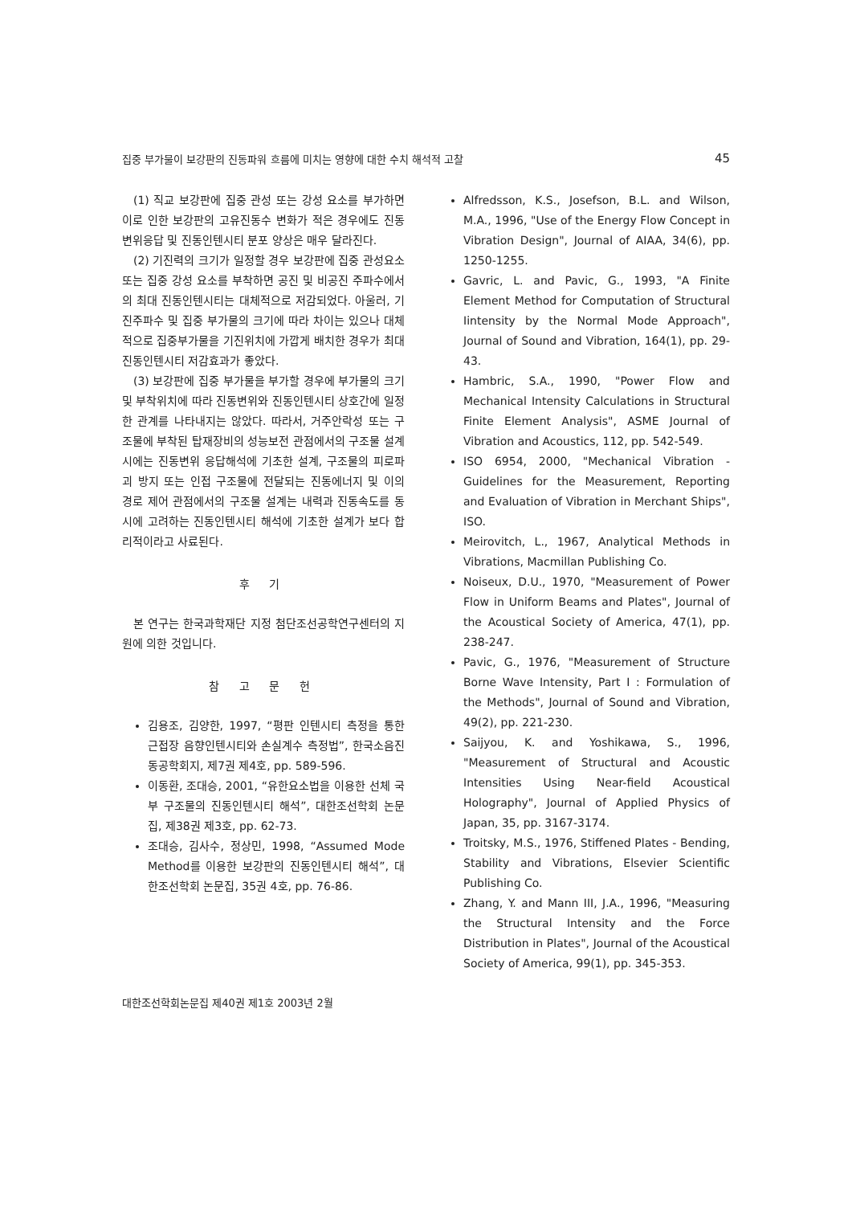집중 부가물이 보강판의 진동파워 흐름에 미치는 영향에 대한 수치 해석적 고찰 45
(1) 직교 보강판에 집중 관성 또는 강성 요소를 부가하면 이로 인한 보강판의 고유진동수 변화가 적은 경우에도 진동변위응답 및 진동인텐시티 분포 양상은 매우 달라진다.
(2) 기진력의 크기가 일정할 경우 보강판에 집중 관성요소 또는 집중 강성 요소를 부착하면 공진 및 비공진 주파수에서의 최대 진동인텐시티는 대체적으로 저감되었다. 아울러, 기진주파수 및 집중 부가물의 크기에 따라 차이는 있으나 대체적으로 집중부가물을 기진위치에 가깝게 배치한 경우가 최대 진동인텐시티 저감효과가 좋았다.
(3) 보강판에 집중 부가물을 부가할 경우에 부가물의 크기 및 부착위치에 따라 진동변위와 진동인텐시티 상호간에 일정한 관계를 나타내지는 않았다. 따라서, 거주안락성 또는 구조물에 부착된 탑재장비의 성능보전 관점에서의 구조물 설계시에는 진동변위 응답해석에 기초한 설계, 구조물의 피로파괴 방지 또는 인접 구조물에 전달되는 진동에너지 및 이의 경로 제어 관점에서의 구조물 설계는 내력과 진동속도를 동시에 고려하는 진동인텐시티 해석에 기초한 설계가 보다 합리적이라고 사료된다.
후 기
본 연구는 한국과학재단 지정 첨단조선공학연구센터의 지원에 의한 것입니다.
참 고 문 헌
김용조, 김양한, 1997, “평판 인텐시티 측정을 통한 근접장 음향인텐시티와 손실계수 측정법”, 한국소음진동공학회지, 제7권 제4호, pp. 589-596.
이동환, 조대승, 2001, “유한요소법을 이용한 선체 국부 구조물의 진동인텐시티 해석”, 대한조선학회 논문집, 제38권 제3호, pp. 62-73.
조대승, 김사수, 정상민, 1998, “Assumed Mode Method를 이용한 보강판의 진동인텐시티 해석”, 대한조선학회 논문집, 35권 4호, pp. 76-86.
Alfredsson, K.S., Josefson, B.L. and Wilson, M.A., 1996, "Use of the Energy Flow Concept in Vibration Design", Journal of AIAA, 34(6), pp. 1250-1255.
Gavric, L. and Pavic, G., 1993, "A Finite Element Method for Computation of Structural Iintensity by the Normal Mode Approach", Journal of Sound and Vibration, 164(1), pp. 29-43.
Hambric, S.A., 1990, "Power Flow and Mechanical Intensity Calculations in Structural Finite Element Analysis", ASME Journal of Vibration and Acoustics, 112, pp. 542-549.
ISO 6954, 2000, "Mechanical Vibration - Guidelines for the Measurement, Reporting and Evaluation of Vibration in Merchant Ships", ISO.
Meirovitch, L., 1967, Analytical Methods in Vibrations, Macmillan Publishing Co.
Noiseux, D.U., 1970, "Measurement of Power Flow in Uniform Beams and Plates", Journal of the Acoustical Society of America, 47(1), pp. 238-247.
Pavic, G., 1976, "Measurement of Structure Borne Wave Intensity, Part I : Formulation of the Methods", Journal of Sound and Vibration, 49(2), pp. 221-230.
Saijyou, K. and Yoshikawa, S., 1996, "Measurement of Structural and Acoustic Intensities Using Near-field Acoustical Holography", Journal of Applied Physics of Japan, 35, pp. 3167-3174.
Troitsky, M.S., 1976, Stiffened Plates - Bending, Stability and Vibrations, Elsevier Scientific Publishing Co.
Zhang, Y. and Mann III, J.A., 1996, "Measuring the Structural Intensity and the Force Distribution in Plates", Journal of the Acoustical Society of America, 99(1), pp. 345-353.
대한조선학회논문집 제40권 제1호 2003년 2월